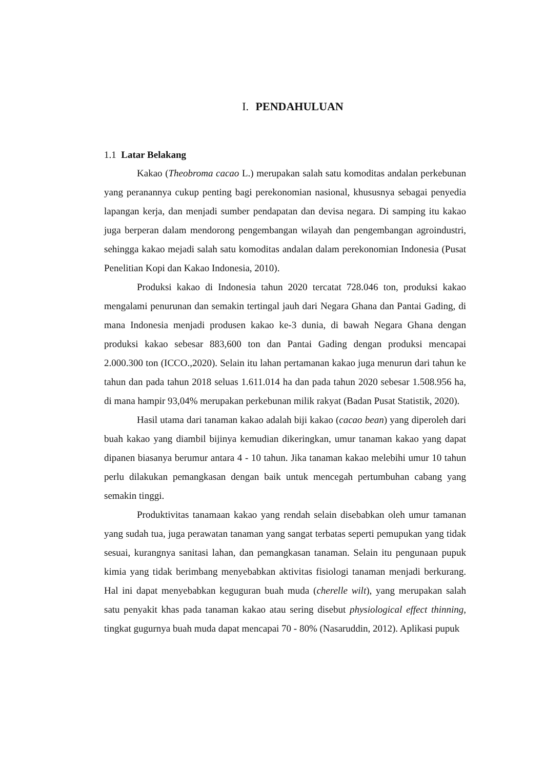I. PENDAHULUAN
1.1 Latar Belakang
Kakao (Theobroma cacao L.) merupakan salah satu komoditas andalan perkebunan yang peranannya cukup penting bagi perekonomian nasional, khususnya sebagai penyedia lapangan kerja, dan menjadi sumber pendapatan dan devisa negara. Di samping itu kakao juga berperan dalam mendorong pengembangan wilayah dan pengembangan agroindustri, sehingga kakao mejadi salah satu komoditas andalan dalam perekonomian Indonesia (Pusat Penelitian Kopi dan Kakao Indonesia, 2010).
Produksi kakao di Indonesia tahun 2020 tercatat 728.046 ton, produksi kakao mengalami penurunan dan semakin tertingal jauh dari Negara Ghana dan Pantai Gading, di mana Indonesia menjadi produsen kakao ke-3 dunia, di bawah Negara Ghana dengan produksi kakao sebesar 883,600 ton dan Pantai Gading dengan produksi mencapai 2.000.300 ton (ICCO.,2020). Selain itu lahan pertamanan kakao juga menurun dari tahun ke tahun dan pada tahun 2018 seluas 1.611.014 ha dan pada tahun 2020 sebesar 1.508.956 ha, di mana hampir 93,04% merupakan perkebunan milik rakyat (Badan Pusat Statistik, 2020).
Hasil utama dari tanaman kakao adalah biji kakao (cacao bean) yang diperoleh dari buah kakao yang diambil bijinya kemudian dikeringkan, umur tanaman kakao yang dapat dipanen biasanya berumur antara 4 - 10 tahun. Jika tanaman kakao melebihi umur 10 tahun perlu dilakukan pemangkasan dengan baik untuk mencegah pertumbuhan cabang yang semakin tinggi.
Produktivitas tanamaan kakao yang rendah selain disebabkan oleh umur tamanan yang sudah tua, juga perawatan tanaman yang sangat terbatas seperti pemupukan yang tidak sesuai, kurangnya sanitasi lahan, dan pemangkasan tanaman. Selain itu pengunaan pupuk kimia yang tidak berimbang menyebabkan aktivitas fisiologi tanaman menjadi berkurang. Hal ini dapat menyebabkan keguguran buah muda (cherelle wilt), yang merupakan salah satu penyakit khas pada tanaman kakao atau sering disebut physiological effect thinning, tingkat gugurnya buah muda dapat mencapai 70 - 80% (Nasaruddin, 2012). Aplikasi pupuk